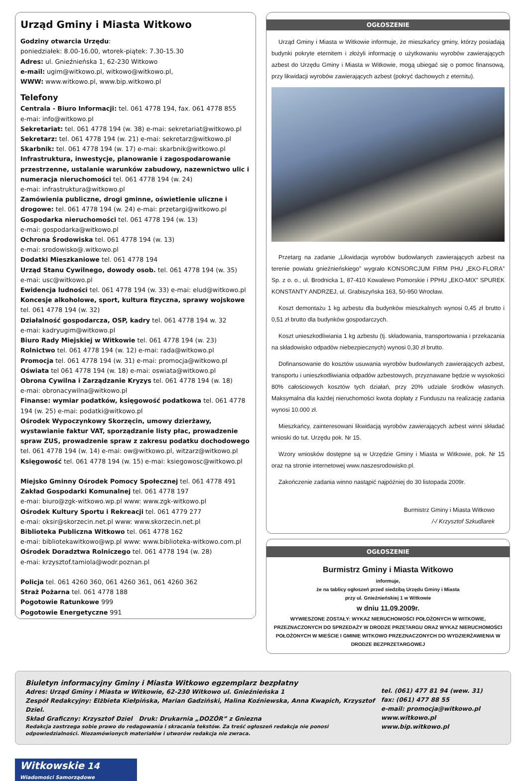Urząd Gminy i Miasta Witkowo
Godziny otwarcia Urzędu:
poniedziałek: 8.00-16.00, wtorek-piątek: 7.30-15.30
Adres: ul. Gnieźnieńska 1, 62-230 Witkowo
e-mail: ugim@witkowo.pl, witkowo@witkowo.pl,
WWW: www.witkowo.pl, www.bip.witkowo.pl
Telefony
Centrala - Biuro Informacji: tel. 061 4778 194, fax. 061 4778 855
e-mai: info@witkowo.pl
Sekretariat: tel. 061 4778 194 (w. 38) e-mai: sekretariat@witkowo.pl
Sekretarz: tel. 061 4778 194 (w. 21) e-mai: sekretarz@witkowo.pl
Skarbnik: tel. 061 4778 194 (w. 17) e-mai: skarbnik@witkowo.pl
Infrastruktura, inwestycje, planowanie i zagospodarowanie przestrzenne, ustalanie warunków zabudowy, nazewnictwo ulic i numeracja nieruchomości tel. 061 4778 194 (w. 24)
e-mai: infrastruktura@witkowo.pl
Zamówienia publiczne, drogi gminne, oświetlenie uliczne i drogowe: tel. 061 4778 194 (w. 24) e-mai: przetargi@witkowo.pl
Gospodarka nieruchomości tel. 061 4778 194 (w. 13)
e-mai: gospodarka@witkowo.pl
Ochrona Środowiska tel. 061 4778 194 (w. 13)
e-mai: srodowisko@.witkowo.pl
Dodatki Mieszkaniowe tel. 061 4778 194
Urząd Stanu Cywilnego, dowody osob. tel. 061 4778 194 (w. 35)
e-mai: usc@witkowo.pl
Ewidencja ludności tel. 061 4778 194 (w. 33) e-mai: elud@witkowo.pl
Koncesje alkoholowe, sport, kultura fizyczna, sprawy wojskowe tel. 061 4778 194 (w. 32)
Działalność gospodarcza, OSP, kadry tel. 061 4778 194 w. 32
e-mai: kadryugim@witkowo.pl
Biuro Rady Miejskiej w Witkowie tel. 061 4778 194 (w. 23)
Rolnictwo tel. 061 4778 194 (w. 12) e-mai: rada@witkowo.pl
Promocja tel. 061 4778 194 (w. 31) e-mai: promocja@witkowo.pl
Oświata tel 061 4778 194 (w. 18) e-mai: oswiata@witkowo.pl
Obrona Cywilna i Zarządzanie Kryzys tel. 061 4778 194 (w. 18)
e-mai: obronacywilna@witkowo.pl
Finanse: wymiar podatków, księgowość podatkowa tel. 061 4778 194 (w. 25) e-mai: podatki@witkowo.pl
Ośrodek Wypoczynkowy Skorzęcin, umowy dzierżawy, wystawianie faktur VAT, sporządzanie listy płac, prowadzenie spraw ZUS, prowadzenie spraw z zakresu podatku dochodowego tel. 061 4778 194 (w. 14) e-mai: ow@witkowo.pl, witzarz@witkowo.pl
Księgowość tel. 061 4778 194 (w. 15) e-mai: ksiegowosc@witkowo.pl
Miejsko Gminny Ośrodek Pomocy Społecznej tel. 061 4778 491
Zakład Gospodarki Komunalnej tel. 061 4778 197
e-mai: biuro@zgk-witkowo.wp.pl www: www.zgk-witkowo.pl
Ośrodek Kultury Sportu i Rekreacji tel. 061 4779 277
e-mai: oksir@skorzecin.net.pl www: www.skorzecin.net.pl
Biblioteka Publiczna Witkowo tel. 061 4778 162
e-mai: bibliotekawitkowo@wp.pl www: www.biblioteka-witkowo.com.pl
Ośrodek Doradztwa Rolniczego tel. 061 4778 194 (w. 28)
e-mai: krzysztof.tamiola@wodr.poznan.pl
Policja tel. 061 4260 360, 061 4260 361, 061 4260 362
Straż Pożarna tel. 061 4778 188
Pogotowie Ratunkowe 999
Pogotowie Energetyczne 991
OGŁOSZENIE
Urząd Gminy i Miasta w Witkowie informuje, że mieszkańcy gminy, którzy posiadają budynki pokryte eternitem i złożyli informację o użytkowaniu wyrobów zawierających azbest do Urzędu Gminy i Miasta w Witkowie, mogą ubiegać się o pomoc finansową, przy likwidacji wyrobów zawierających azbest (pokryć dachowych z eternitu).
Przetarg na zadanie „Likwidacja wyrobów budowlanych zawierających azbest na terenie powiatu gnieźnieńskiego” wygrało KONSORCJUM FIRM PHU „EKO-FLORA” Sp. z o. o., ul. Brodnicka 1, 87-410 Kowalewo Pomorskie i PPHU „EKO-MIX” SPUREK KONSTANTY ANDRZEJ, ul. Grabiszyńska 163, 50-950 Wrocław.
Koszt demontażu 1 kg azbestu dla budynków mieszkalnych wynosi 0,45 zł brutto i 0,51 zł brutto dla budynków gospodarczych.
Koszt unieszkodliwiania 1 kg azbestu (tj. składowania, transportowania i przekazania na składowisko odpadów niebezpiecznych) wynosi 0,30 zł brutto.
Dofinansowanie do kosztów usuwania wyrobów budowlanych zawierających azbest, transportu i unieszkodliwiania odpadów azbestowych, przyznawane będzie w wysokości 80% całościowych kosztów tych działań, przy 20% udziale środków własnych. Maksymalna dla każdej nieruchomości kwota dopłaty z Funduszu na realizację zadania wynosi 10.000 zł.
Mieszkańcy, zainteresowani likwidacją wyrobów zawierających azbest winni składać wnioski do tut. Urzędu pok. Nr 15.
Wzory wniosków dostępne są w Urzędzie Gminy i Miasta w Witkowie, pok. Nr 15 oraz na stronie internetowej www.naszesrodowisko.pl.
Zakończenie zadania winno nastąpić najpóźniej do 30 listopada 2009r.
Burmistrz Gminy i Miasta Witkowo
/-/ Krzysztof Szkudlarek
OGŁOSZENIE
Burmistrz Gminy i Miasta Witkowo
informuje,
że na tablicy ogłoszeń przed siedzibą Urzędu Gminy i Miasta
przy ul. Gnieźnieńskiej 1 w Witkowie
w dniu 11.09.2009r.
WYWIESZONE ZOSTAŁY: WYKAZ NIERUCHOMOŚCI POŁOŻONYCH W WITKOWIE, PRZEZNACZONYCH DO SPRZEDAŻY W DRODZE PRZETARGU ORAZ WYKAZ NIERUCHOMOŚCI POŁOŻONYCH W MIEŚCIE I GMINIE WITKOWO PRZEZNACZONYCH DO WYDZIERŻAWIENIA W DRODZE BEZPRZETARGOWEJ
Biuletyn informacyjny Gminy i Miasta Witkowo egzemplarz bezpłatny
Adres: Urząd Gminy i Miasta w Witkowie, 62-230 Witkowo ul. Gnieźnieńska 1
Zespół Redakcyjny: Elżbieta Kiełpińska, Marian Gadziński, Halina Koźniewska, Anna Kwapich, Krzysztof Dziel.
Skład Graficzny: Krzysztof Dziel Druk: Drukarnia „DOZÓR” z Gniezna
Redakcja zastrzega sobie prawo do redagowania i skracania tekstów. Za treść ogłoszeń redakcja nie ponosi odpowiedzialności. Niezamówionych materiałów i utworów redakcja nie zwraca.
tel. (061) 477 81 94 (wew. 31)
fax: (061) 477 88 55
e-mail: promocja@witkowo.pl
www.witkowo.pl
www.bip.witkowo.pl
Witkowskie 14
Wiadomości Samorządowe